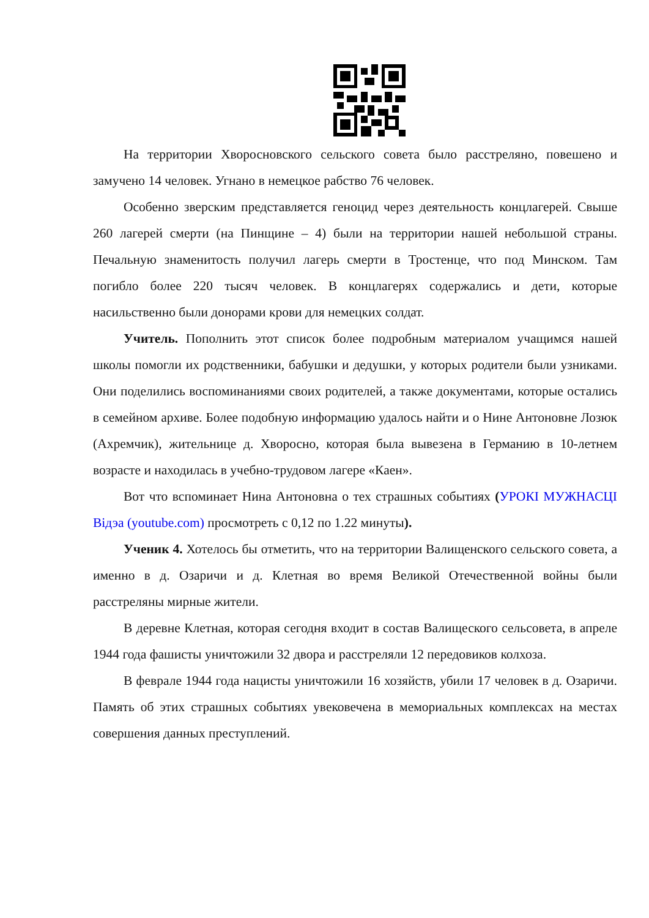На территории Хворосновского сельского совета было расстреляно, повешено и замучено 14 человек. Угнано в немецкое рабство 76 человек.
Особенно зверским представляется геноцид через деятельность концлагерей. Свыше 260 лагерей смерти (на Пинщине – 4) были на территории нашей небольшой страны. Печальную знаменитость получил лагерь смерти в Тростенце, что под Минском. Там погибло более 220 тысяч человек. В концлагерях содержались и дети, которые насильственно были донорами крови для немецких солдат.
Учитель. Пополнить этот список более подробным материалом учащимся нашей школы помогли их родственники, бабушки и дедушки, у которых родители были узниками. Они поделились воспоминаниями своих родителей, а также документами, которые остались в семейном архиве. Более подобную информацию удалось найти и о Нине Антоновне Лозюк (Ахремчик), жительнице д. Хворосно, которая была вывезена в Германию в 10-летнем возрасте и находилась в учебно-трудовом лагере «Каен».
Вот что вспоминает Нина Антоновна о тех страшных событиях (УРОКІ МУЖНАСЦІ Відэа (youtube.com) просмотреть с 0,12 по 1.22 минуты).
Ученик 4. Хотелось бы отметить, что на территории Валищенского сельского совета, а именно в д. Озаричи и д. Клетная во время Великой Отечественной войны были расстреляны мирные жители.
В деревне Клетная, которая сегодня входит в состав Валищеского сельсовета, в апреле 1944 года фашисты уничтожили 32 двора и расстреляли 12 передовиков колхоза.
В феврале 1944 года нацисты уничтожили 16 хозяйств, убили 17 человек в д. Озаричи. Память об этих страшных событиях увековечена в мемориальных комплексах на местах совершения данных преступлений.